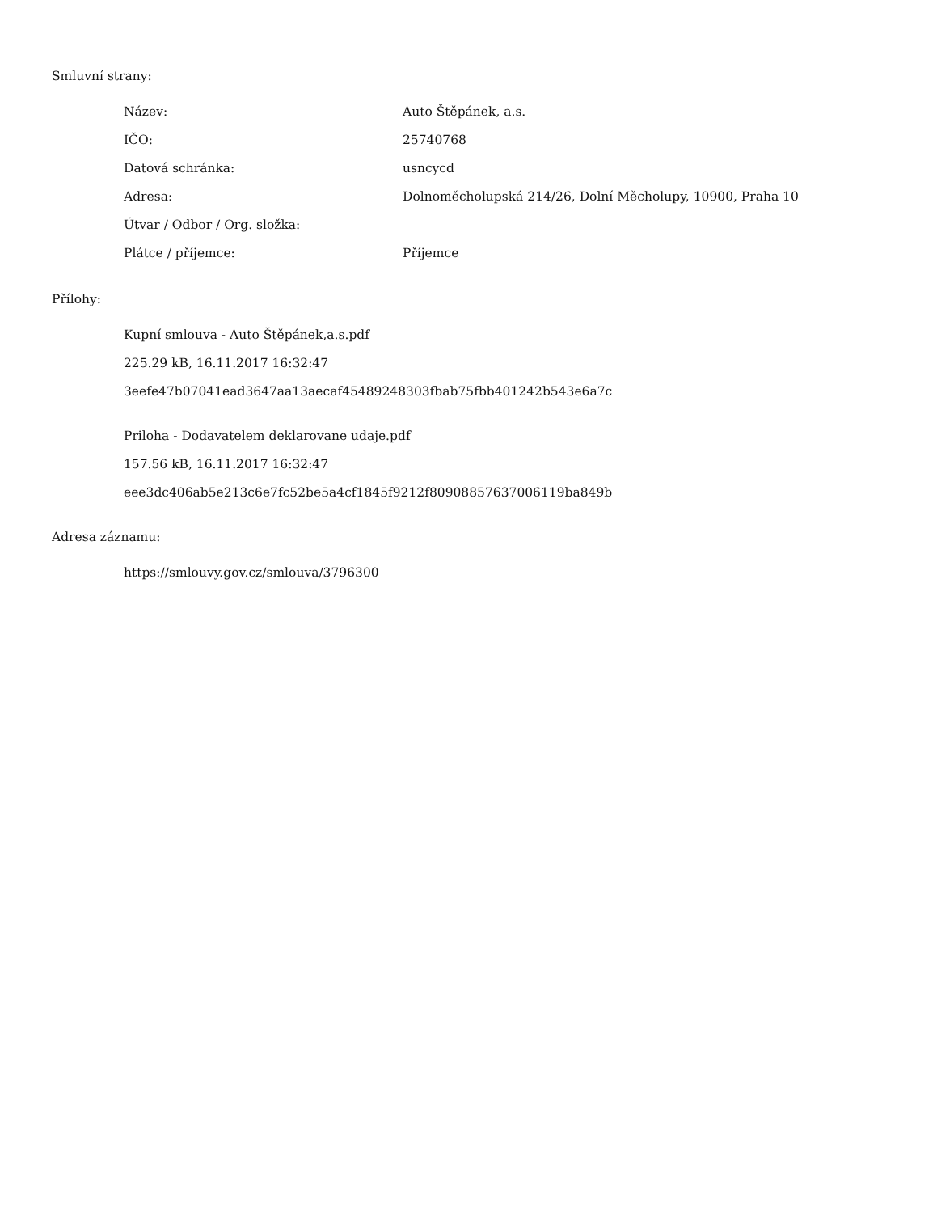Smluvní strany:
| Název: | Auto Štěpánek, a.s. |
| IČO: | 25740768 |
| Datová schránka: | usncycd |
| Adresa: | Dolnoměcholupská 214/26, Dolní Měcholupy, 10900, Praha 10 |
| Útvar / Odbor / Org. složka: | |
| Plátce / příjemce: | Příjemce |
Přílohy:
Kupní smlouva - Auto Štěpánek,a.s.pdf
225.29 kB, 16.11.2017 16:32:47
3eefe47b07041ead3647aa13aecaf45489248303fbab75fbb401242b543e6a7c
Priloha - Dodavatelem deklarovane udaje.pdf
157.56 kB, 16.11.2017 16:32:47
eee3dc406ab5e213c6e7fc52be5a4cf1845f9212f80908857637006119ba849b
Adresa záznamu:
https://smlouvy.gov.cz/smlouva/3796300